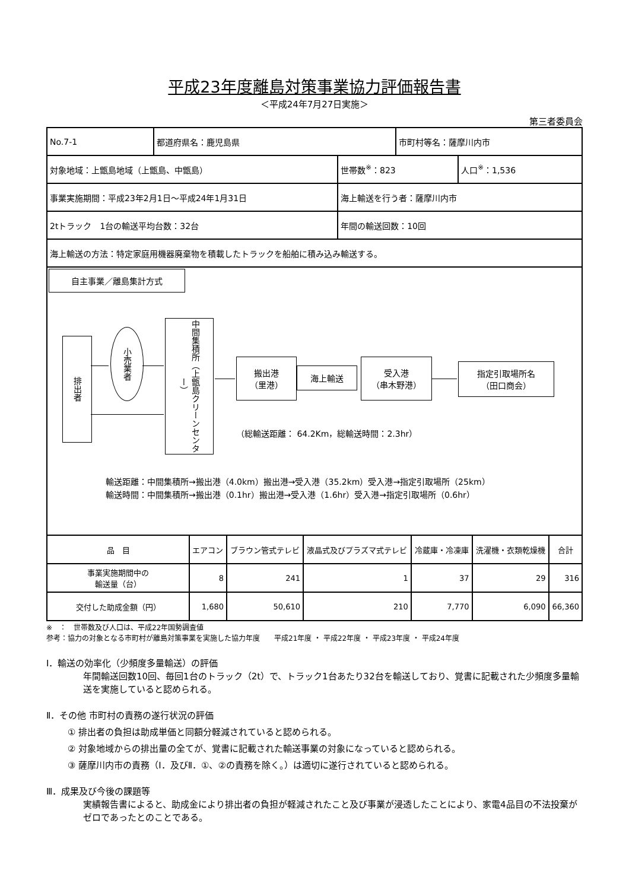平成23年度離島対策事業協力評価報告書
＜平成24年7月27日実施＞
第三者委員会
| No.7-1 | 都道府県名：鹿児島県 | | 市町村等名：薩摩川内市 | |
| 対象地域：上甑島地域（上甑島、中甑島） | | 世帯数<sup>※</sup>：823 | | 人口<sup>※</sup>：1,536 |
| 事業実施期間：平成23年2月1日～平成24年1月31日 | | 海上輸送を行う者：薩摩川内市 | | |
| 2tトラック 1台の輸送平均台数：32台 | | 年間の輸送回数：10回 | | |
| 海上輸送の方法：特定家庭用機器廃棄物を積載したトラックを船舶に積み込み輸送する。 | | | | |
自主事業／離島集計方式
排出者
小売業者
中間集積所（上甑島クリーンセンター）
搬出港
（里港）
海上輸送
受入港
（串木野港）
指定引取場所名
（田口商会）
（総輸送距離： 64.2Km，総輸送時間：2.3hr）
輸送距離：中間集積所→搬出港（4.0km）搬出港→受入港（35.2km）受入港→指定引取場所（25km）
輸送時間：中間集積所→搬出港（0.1hr）搬出港→受入港（1.6hr）受入港→指定引取場所（0.6hr）
| 品 目 | エアコン | ブラウン管式テレビ | 液晶式及びプラズマ式テレビ | 冷蔵庫・冷凍庫 | 洗濯機・衣類乾燥機 | 合計 |
| --- | --- | --- | --- | --- | --- | --- |
| 事業実施期間中の 輸送量（台） | 8 | 241 | 1 | 37 | 29 | 316 |
| 交付した助成金額（円） | 1,680 | 50,610 | 210 | 7,770 | 6,090 | 66,360 |
※　：　世帯数及び人口は、平成22年国勢調査値
参考：協力の対象となる市町村が離島対策事業を実施した協力年度　　平成21年度 ・ 平成22年度 ・ 平成23年度 ・ 平成24年度
Ⅰ．輸送の効率化（少頻度多量輸送）の評価
年間輸送回数10回、毎回1台のトラック（2t）で、トラック1台あたり32台を輸送しており、覚書に記載された少頻度多量輸送を実施していると認められる。
Ⅱ．その他 市町村の責務の遂行状況の評価
① 排出者の負担は助成単価と同額分軽減されていると認められる。
② 対象地域からの排出量の全てが、覚書に記載された輸送事業の対象になっていると認められる。
③ 薩摩川内市の責務（Ⅰ．及びⅡ．①、②の責務を除く。）は適切に遂行されていると認められる。
Ⅲ．成果及び今後の課題等
実績報告書によると、助成金により排出者の負担が軽減されたこと及び事業が浸透したことにより、家電4品目の不法投棄がゼロであったとのことである。